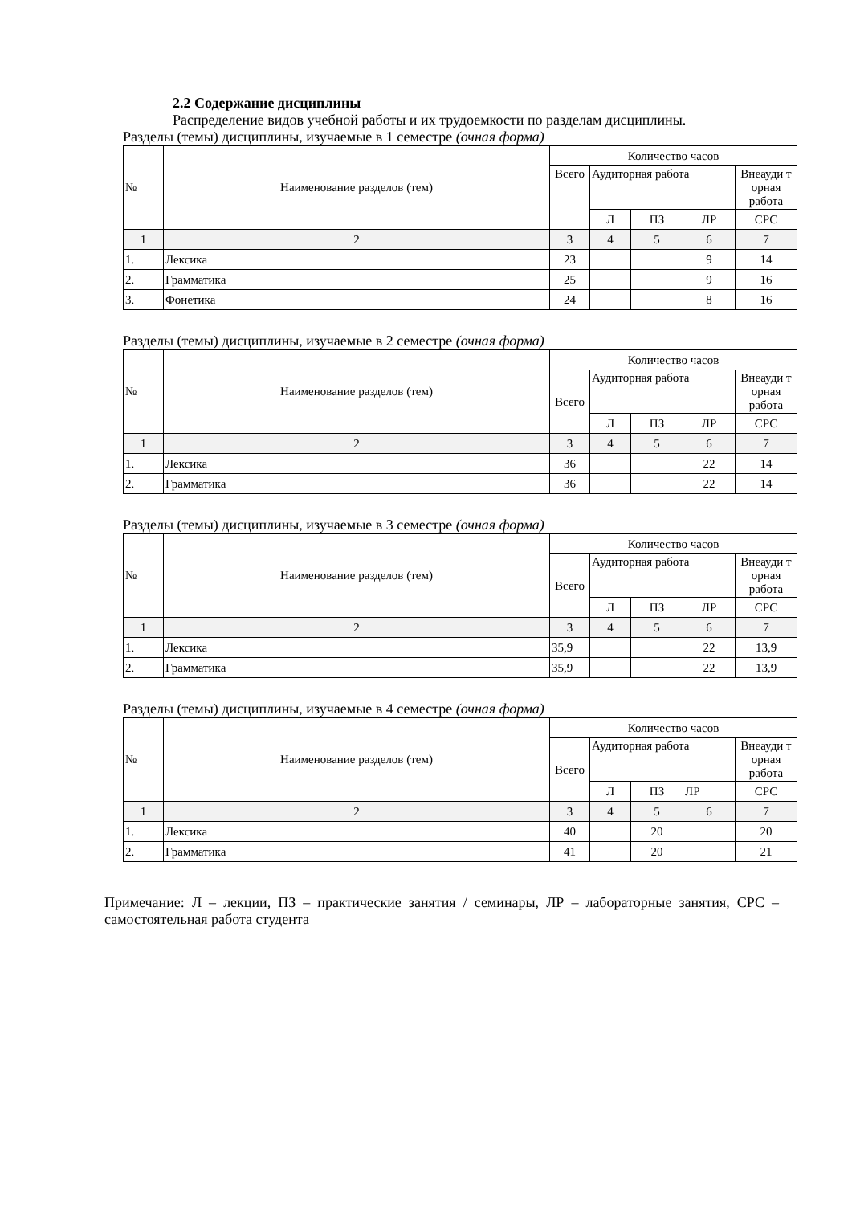2.2 Содержание дисциплины
Распределение видов учебной работы и их трудоемкости по разделам дисциплины.
Разделы (темы) дисциплины, изучаемые в 1 семестре (очная форма)
| № | Наименование разделов (тем) | Количество часов | | | | |
| --- | --- | --- | --- | --- | --- | --- |
| | | Всего | Аудиторная работа | | | Внеауди т орная работа |
| | | | Л | ПЗ | ЛР | СРС |
| 1 | 2 | 3 | 4 | 5 | 6 | 7 |
| 1. | Лексика | 23 | | | 9 | 14 |
| 2. | Грамматика | 25 | | | 9 | 16 |
| 3. | Фонетика | 24 | | | 8 | 16 |
Разделы (темы) дисциплины, изучаемые в 2 семестре (очная форма)
| № | Наименование разделов (тем) | Количество часов | | | | |
| --- | --- | --- | --- | --- | --- | --- |
| | | Всего | Аудиторная работа | | | Внеауди т орная работа |
| | | | Л | ПЗ | ЛР | СРС |
| 1 | 2 | 3 | 4 | 5 | 6 | 7 |
| 1. | Лексика | 36 | | | 22 | 14 |
| 2. | Грамматика | 36 | | | 22 | 14 |
Разделы (темы) дисциплины, изучаемые в 3 семестре (очная форма)
| № | Наименование разделов (тем) | Количество часов | | | | |
| --- | --- | --- | --- | --- | --- | --- |
| | | Всего | Аудиторная работа | | | Внеауди т орная работа |
| | | | Л | ПЗ | ЛР | СРС |
| 1 | 2 | 3 | 4 | 5 | 6 | 7 |
| 1. | Лексика | 35,9 | | | 22 | 13,9 |
| 2. | Грамматика | 35,9 | | | 22 | 13,9 |
Разделы (темы) дисциплины, изучаемые в 4 семестре (очная форма)
| № | Наименование разделов (тем) | Количество часов | | | | |
| --- | --- | --- | --- | --- | --- | --- |
| | | Всего | Аудиторная работа | | | Внеауди т орная работа |
| | | | Л | ПЗ | ЛР | СРС |
| 1 | 2 | 3 | 4 | 5 | 6 | 7 |
| 1. | Лексика | 40 | | 20 | | 20 |
| 2. | Грамматика | 41 | | 20 | | 21 |
Примечание: Л – лекции, ПЗ – практические занятия / семинары, ЛР – лабораторные занятия, СРС – самостоятельная работа студента